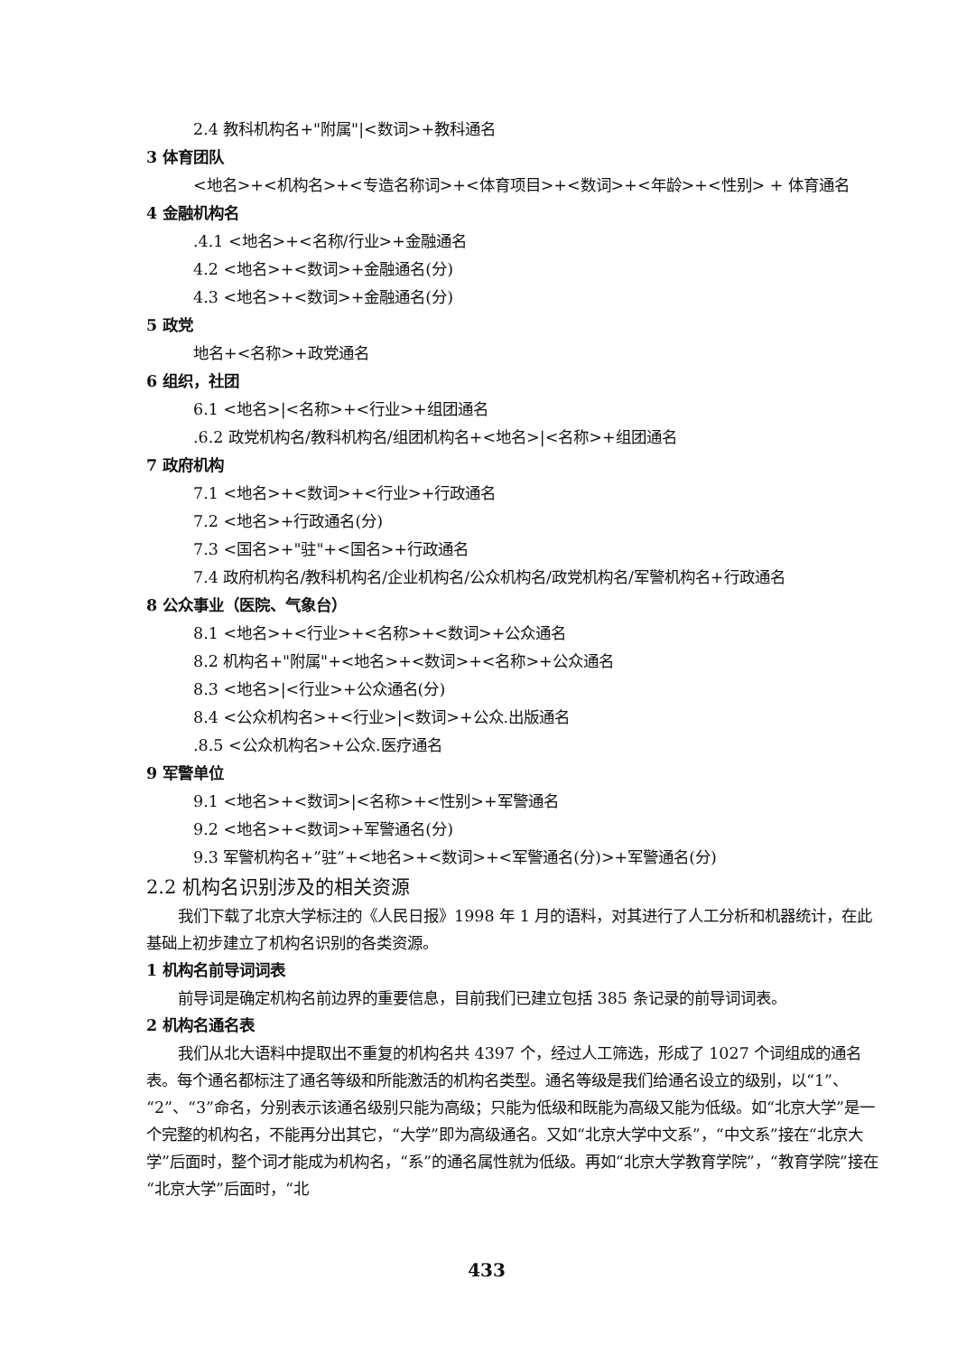2.4 教科机构名+"附属"|<数词>+教科通名
3 体育团队
<地名>+<机构名>+<专造名称词>+<体育项目>+<数词>+<年龄>+<性别> + 体育通名
4 金融机构名
.4.1 <地名>+<名称/行业>+金融通名
4.2 <地名>+<数词>+金融通名(分)
4.3 <地名>+<数词>+金融通名(分)
5 政党
地名+<名称>+政党通名
6 组织，社团
6.1 <地名>|<名称>+<行业>+组团通名
.6.2 政党机构名/教科机构名/组团机构名+<地名>|<名称>+组团通名
7 政府机构
7.1 <地名>+<数词>+<行业>+行政通名
7.2 <地名>+行政通名(分)
7.3 <国名>+"驻"+<国名>+行政通名
7.4 政府机构名/教科机构名/企业机构名/公众机构名/政党机构名/军警机构名+行政通名
8 公众事业（医院、气象台）
8.1 <地名>+<行业>+<名称>+<数词>+公众通名
8.2 机构名+"附属"+<地名>+<数词>+<名称>+公众通名
8.3 <地名>|<行业>+公众通名(分)
8.4 <公众机构名>+<行业>|<数词>+公众.出版通名
.8.5 <公众机构名>+公众.医疗通名
9 军警单位
9.1 <地名>+<数词>|<名称>+<性别>+军警通名
9.2 <地名>+<数词>+军警通名(分)
9.3 军警机构名+”驻”+<地名>+<数词>+<军警通名(分)>+军警通名(分)
2.2 机构名识别涉及的相关资源
我们下载了北京大学标注的《人民日报》1998 年 1 月的语料，对其进行了人工分析和机器统计，在此基础上初步建立了机构名识别的各类资源。
1 机构名前导词词表
前导词是确定机构名前边界的重要信息，目前我们已建立包括 385 条记录的前导词词表。
2 机构名通名表
我们从北大语料中提取出不重复的机构名共 4397 个，经过人工筛选，形成了 1027 个词组成的通名表。每个通名都标注了通名等级和所能激活的机构名类型。通名等级是我们给通名设立的级别，以“1”、“2”、“3”命名，分别表示该通名级别只能为高级；只能为低级和既能为高级又能为低级。如“北京大学”是一个完整的机构名，不能再分出其它，“大学”即为高级通名。又如“北京大学中文系”，“中文系”接在“北京大学”后面时，整个词才能成为机构名，“系”的通名属性就为低级。再如“北京大学教育学院”，“教育学院”接在“北京大学”后面时，“北
433